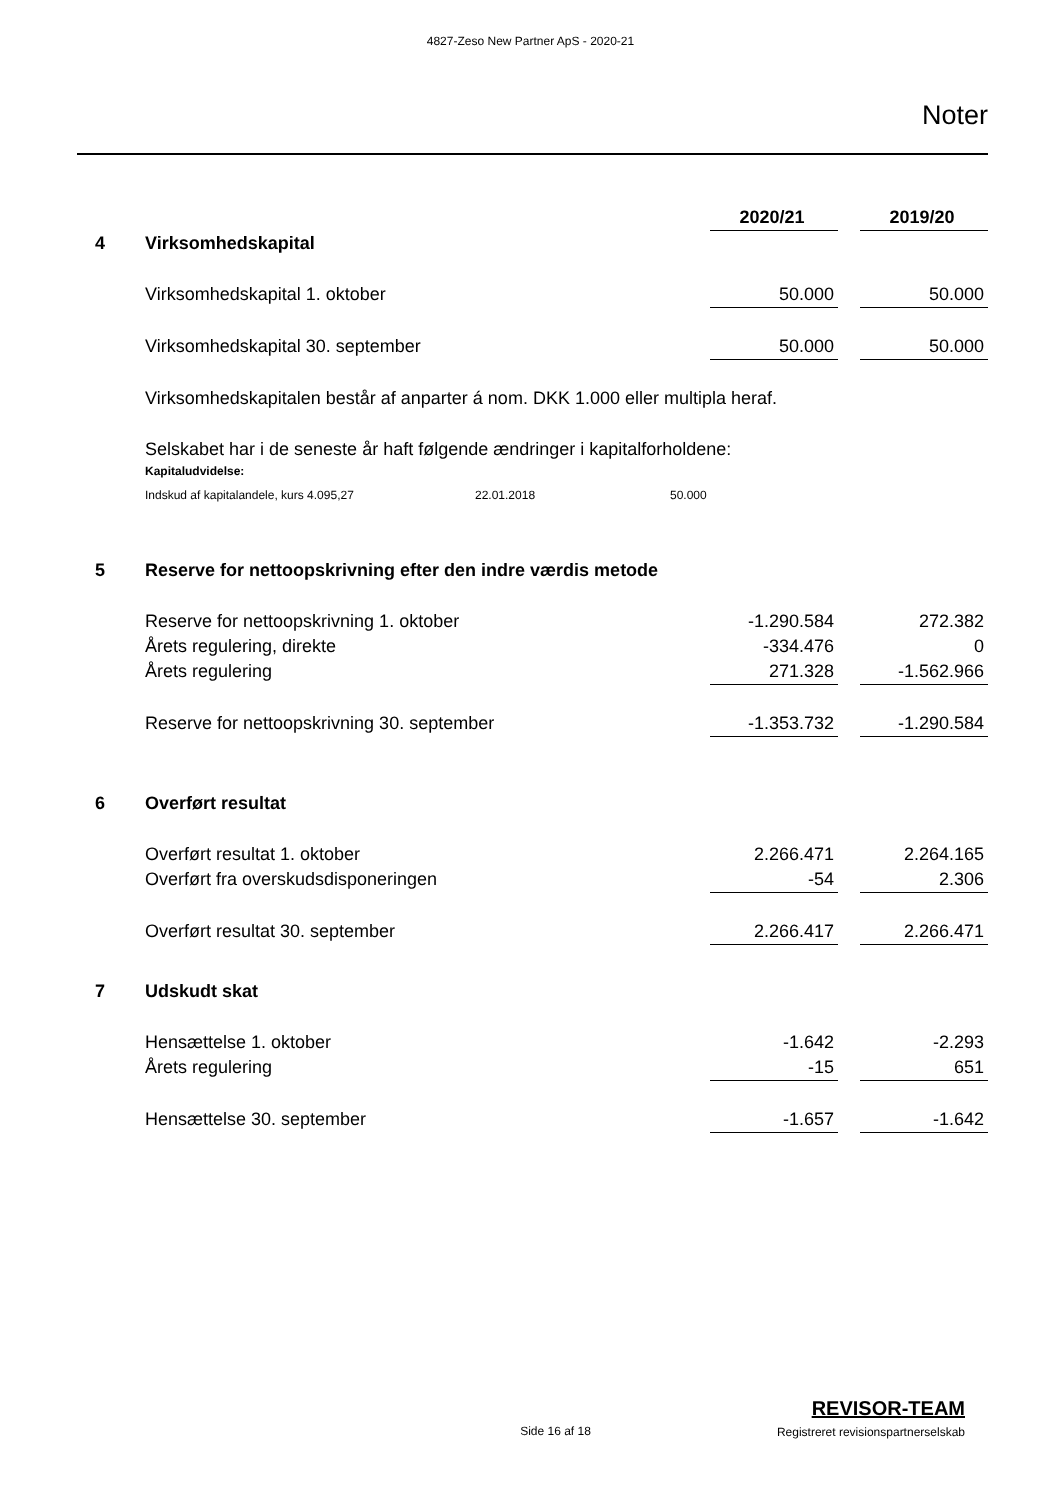4827-Zeso New Partner ApS - 2020-21
Noter
| | | 2020/21 | | 2019/20 |
| 4 | Virksomhedskapital | | | |
| | Virksomhedskapital 1. oktober | 50.000 | | 50.000 |
| | Virksomhedskapital 30. september | 50.000 | | 50.000 |
| | Virksomhedskapitalen består af anparter á nom. DKK 1.000 eller multipla heraf. | | | |
| | Selskabet har i de seneste år haft følgende ændringer i kapitalforholdene: | | | |
| | Kapitaludvidelse: | | | |
| | Indskud af kapitalandele, kurs 4.095,27 22.01.2018 50.000 | | | |
| 5 | Reserve for nettoopskrivning efter den indre værdis metode | | | |
| | Reserve for nettoopskrivning 1. oktober | -1.290.584 | | 272.382 |
| | Årets regulering, direkte | -334.476 | | 0 |
| | Årets regulering | 271.328 | | -1.562.966 |
| | Reserve for nettoopskrivning 30. september | -1.353.732 | | -1.290.584 |
| 6 | Overført resultat | | | |
| | Overført resultat 1. oktober | 2.266.471 | | 2.264.165 |
| | Overført fra overskudsdisponeringen | -54 | | 2.306 |
| | Overført resultat 30. september | 2.266.417 | | 2.266.471 |
| 7 | Udskudt skat | | | |
| | Hensættelse 1. oktober | -1.642 | | -2.293 |
| | Årets regulering | -15 | | 651 |
| | Hensættelse 30. september | -1.657 | | -1.642 |
REVISOR-TEAM
Side 16 af 18
Registreret revisionspartnerselskab